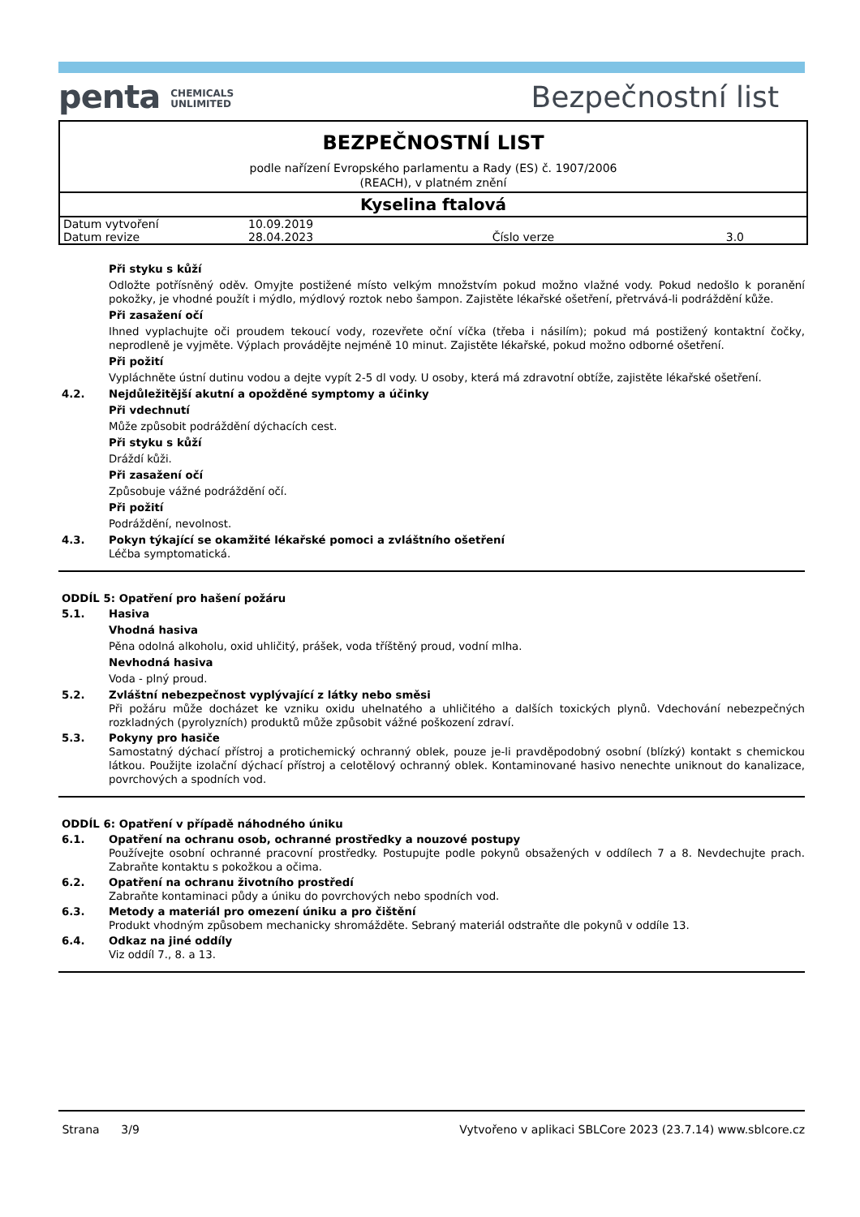penta CHEMICALS
UNLIMITED
Bezpečnostní list
BEZPEČNOSTNÍ LIST
podle nařízení Evropského parlamentu a Rady (ES) č. 1907/2006
(REACH), v platném znění
Kyselina ftalová
| Datum vytvoření | 10.09.2019 | | |
| Datum revize | 28.04.2023 | Číslo verze | 3.0 |
Při styku s kůží
Odložte potřísněný oděv. Omyjte postižené místo velkým množstvím pokud možno vlažné vody. Pokud nedošlo k poranění pokožky, je vhodné použít i mýdlo, mýdlový roztok nebo šampon. Zajistěte lékařské ošetření, přetrvává-li podráždění kůže.
Při zasažení očí
Ihned vyplachujte oči proudem tekoucí vody, rozevřete oční víčka (třeba i násilím); pokud má postižený kontaktní čočky, neprodleně je vyjměte. Výplach provádějte nejméně 10 minut. Zajistěte lékařské, pokud možno odborné ošetření.
Při požití
Vypláchněte ústní dutinu vodou a dejte vypít 2-5 dl vody. U osoby, která má zdravotní obtíže, zajistěte lékařské ošetření.
4.2. Nejdůležitější akutní a opožděné symptomy a účinky
Při vdechnutí
Může způsobit podráždění dýchacích cest.
Při styku s kůží
Dráždí kůži.
Při zasažení očí
Způsobuje vážné podráždění očí.
Při požití
Podráždění, nevolnost.
4.3. Pokyn týkající se okamžité lékařské pomoci a zvláštního ošetření
Léčba symptomatická.
ODDÍL 5: Opatření pro hašení požáru
5.1. Hasiva
Vhodná hasiva
Pěna odolná alkoholu, oxid uhličitý, prášek, voda tříštěný proud, vodní mlha.
Nevhodná hasiva
Voda - plný proud.
5.2. Zvláštní nebezpečnost vyplývající z látky nebo směsi
Při požáru může docházet ke vzniku oxidu uhelnatého a uhličitého a dalších toxických plynů. Vdechování nebezpečných rozkladných (pyrolyzních) produktů může způsobit vážné poškození zdraví.
5.3. Pokyny pro hasiče
Samostatný dýchací přístroj a protichemický ochranný oblek, pouze je-li pravděpodobný osobní (blízký) kontakt s chemickou látkou. Použijte izolační dýchací přístroj a celotělový ochranný oblek. Kontaminované hasivo nenechte uniknout do kanalizace, povrchových a spodních vod.
ODDÍL 6: Opatření v případě náhodného úniku
6.1. Opatření na ochranu osob, ochranné prostředky a nouzové postupy
Používejte osobní ochranné pracovní prostředky. Postupujte podle pokynů obsažených v oddílech 7 a 8. Nevdechujte prach. Zabraňte kontaktu s pokožkou a očima.
6.2. Opatření na ochranu životního prostředí
Zabraňte kontaminaci půdy a úniku do povrchových nebo spodních vod.
6.3. Metody a materiál pro omezení úniku a pro čištění
Produkt vhodným způsobem mechanicky shromážděte. Sebraný materiál odstraňte dle pokynů v oddíle 13.
6.4. Odkaz na jiné oddíly
Viz oddíl 7., 8. a 13.
Strana 3/9 Vytvořeno v aplikaci SBLCore 2023 (23.7.14) www.sblcore.cz